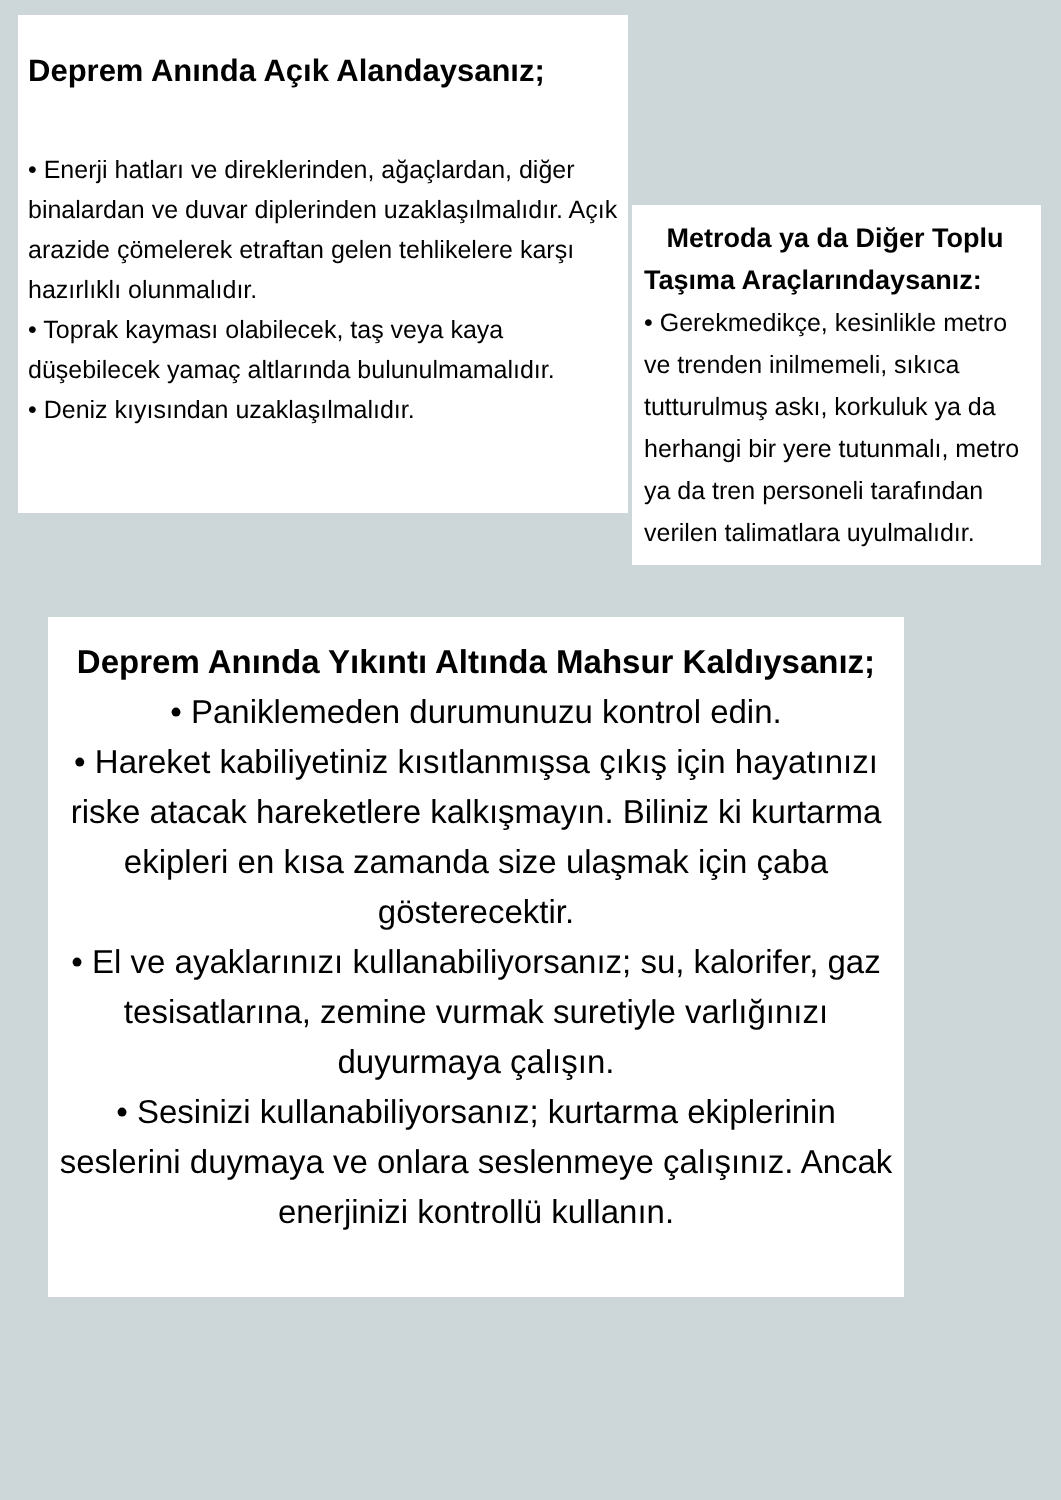Deprem Anında Açık Alandaysanız;
• Enerji hatları ve direklerinden, ağaçlardan, diğer binalardan ve duvar diplerinden uzaklaşılmalıdır. Açık arazide çömelerek etraftan gelen tehlikelere karşı hazırlıklı olunmalıdır.
• Toprak kayması olabilecek, taş veya kaya düşebilecek yamaç altlarında bulunulmamalıdır.
• Deniz kıyısından uzaklaşılmalıdır.
Metroda ya da Diğer Toplu Taşıma Araçlarındaysanız:
• Gerekmedikçe, kesinlikle metro ve trenden inilmemeli, sıkıca tutturulmuş askı, korkuluk ya da herhangi bir yere tutunmalı, metro ya da tren personeli tarafından verilen talimatlara uyulmalıdır.
Deprem Anında Yıkıntı Altında Mahsur Kaldıysanız;
• Paniklemeden durumunuzu kontrol edin.
• Hareket kabiliyetiniz kısıtlanmışsa çıkış için hayatınızı riske atacak hareketlere kalkışmayın. Biliniz ki kurtarma ekipleri en kısa zamanda size ulaşmak için çaba gösterecektir.
• El ve ayaklarınızı kullanabiliyorsanız; su, kalorifer, gaz tesisatlarına, zemine vurmak suretiyle varlığınızı duyurmaya çalışın.
• Sesinizi kullanabiliyorsanız; kurtarma ekiplerinin seslerini duymaya ve onlara seslenmeye çalışınız. Ancak enerjinizi kontrollü kullanın.